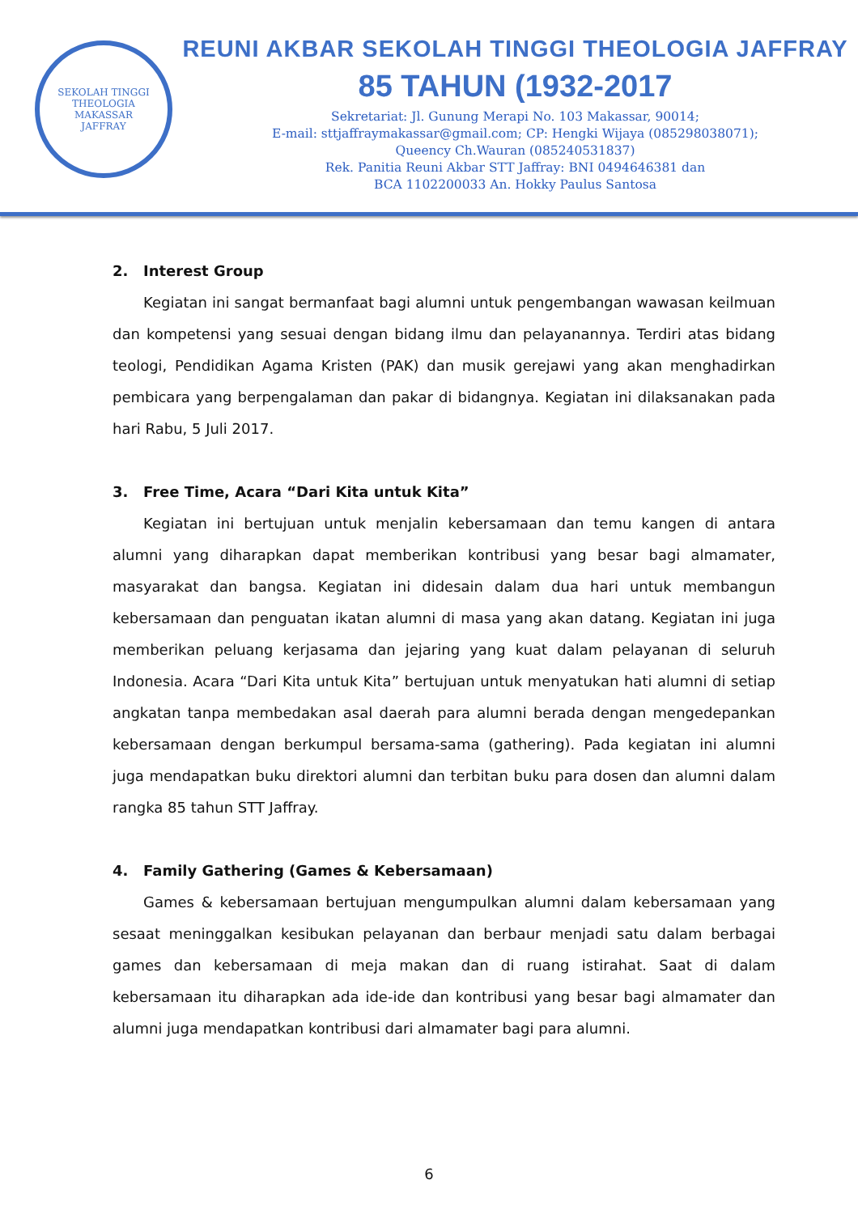SEKOLAH TINGGI THEOLOGIA
MAKASSAR
JAFFRAY
REUNI AKBAR SEKOLAH TINGGI THEOLOGIA JAFFRAY
85 TAHUN (1932-2017
Sekretariat: Jl. Gunung Merapi No. 103 Makassar, 90014;
E-mail: sttjaffraymakassar@gmail.com; CP: Hengki Wijaya (085298038071);
Queency Ch.Wauran (085240531837)
Rek. Panitia Reuni Akbar STT Jaffray: BNI 0494646381 dan
BCA 1102200033 An. Hokky Paulus Santosa
2. Interest Group
Kegiatan ini sangat bermanfaat bagi alumni untuk pengembangan wawasan keilmuan dan kompetensi yang sesuai dengan bidang ilmu dan pelayanannya. Terdiri atas bidang teologi, Pendidikan Agama Kristen (PAK) dan musik gerejawi yang akan menghadirkan pembicara yang berpengalaman dan pakar di bidangnya. Kegiatan ini dilaksanakan pada hari Rabu, 5 Juli 2017.
3. Free Time, Acara “Dari Kita untuk Kita”
Kegiatan ini bertujuan untuk menjalin kebersamaan dan temu kangen di antara alumni yang diharapkan dapat memberikan kontribusi yang besar bagi almamater, masyarakat dan bangsa. Kegiatan ini didesain dalam dua hari untuk membangun kebersamaan dan penguatan ikatan alumni di masa yang akan datang. Kegiatan ini juga memberikan peluang kerjasama dan jejaring yang kuat dalam pelayanan di seluruh Indonesia. Acara “Dari Kita untuk Kita” bertujuan untuk menyatukan hati alumni di setiap angkatan tanpa membedakan asal daerah para alumni berada dengan mengedepankan kebersamaan dengan berkumpul bersama-sama (gathering). Pada kegiatan ini alumni juga mendapatkan buku direktori alumni dan terbitan buku para dosen dan alumni dalam rangka 85 tahun STT Jaffray.
4. Family Gathering (Games & Kebersamaan)
Games & kebersamaan bertujuan mengumpulkan alumni dalam kebersamaan yang sesaat meninggalkan kesibukan pelayanan dan berbaur menjadi satu dalam berbagai games dan kebersamaan di meja makan dan di ruang istirahat. Saat di dalam kebersamaan itu diharapkan ada ide-ide dan kontribusi yang besar bagi almamater dan alumni juga mendapatkan kontribusi dari almamater bagi para alumni.
6